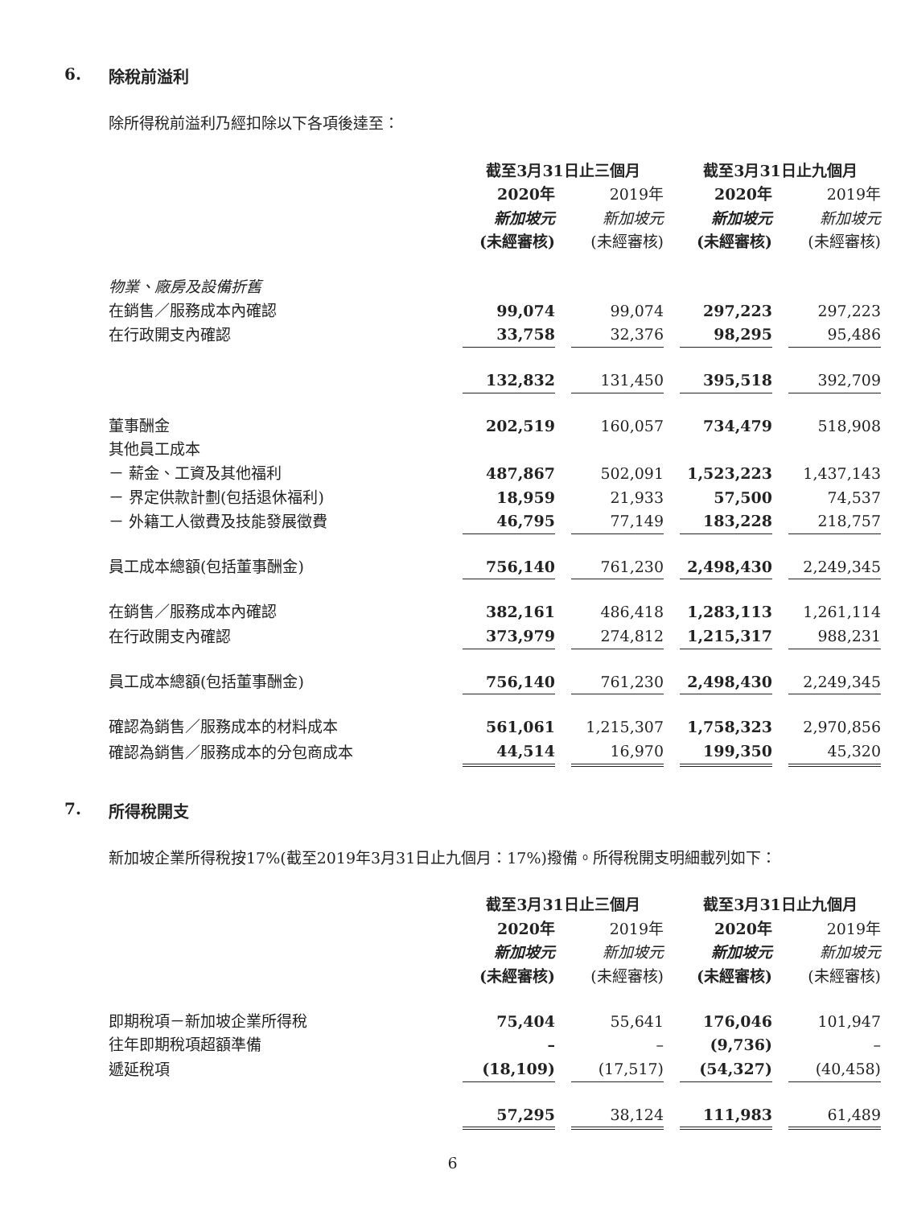6. 除稅前溢利
除所得稅前溢利乃經扣除以下各項後達至：
| | 截至3月31日止三個月 | | 截至3月31日止九個月 | |
| --- | --- | --- | --- | --- |
| | 2020年 | 2019年 | 2020年 | 2019年 |
| | 新加坡元 | 新加坡元 | 新加坡元 | 新加坡元 |
| | (未經審核) | (未經審核) | (未經審核) | (未經審核) |
| 物業、廠房及設備折舊 | | | | |
| 在銷售／服務成本內確認 | 99,074 | 99,074 | 297,223 | 297,223 |
| 在行政開支內確認 | 33,758 | 32,376 | 98,295 | 95,486 |
| | 132,832 | 131,450 | 395,518 | 392,709 |
| 董事酬金 | 202,519 | 160,057 | 734,479 | 518,908 |
| 其他員工成本 | | | | |
| － 薪金、工資及其他福利 | 487,867 | 502,091 | 1,523,223 | 1,437,143 |
| － 界定供款計劃(包括退休福利) | 18,959 | 21,933 | 57,500 | 74,537 |
| － 外籍工人徵費及技能發展徵費 | 46,795 | 77,149 | 183,228 | 218,757 |
| 員工成本總額(包括董事酬金) | 756,140 | 761,230 | 2,498,430 | 2,249,345 |
| 在銷售／服務成本內確認 | 382,161 | 486,418 | 1,283,113 | 1,261,114 |
| 在行政開支內確認 | 373,979 | 274,812 | 1,215,317 | 988,231 |
| 員工成本總額(包括董事酬金) | 756,140 | 761,230 | 2,498,430 | 2,249,345 |
| 確認為銷售／服務成本的材料成本 | 561,061 | 1,215,307 | 1,758,323 | 2,970,856 |
| 確認為銷售／服務成本的分包商成本 | 44,514 | 16,970 | 199,350 | 45,320 |
7. 所得稅開支
新加坡企業所得稅按17%(截至2019年3月31日止九個月：17%)撥備。所得稅開支明細載列如下：
| | 截至3月31日止三個月 | | 截至3月31日止九個月 | |
| --- | --- | --- | --- | --- |
| | 2020年 | 2019年 | 2020年 | 2019年 |
| | 新加坡元 | 新加坡元 | 新加坡元 | 新加坡元 |
| | (未經審核) | (未經審核) | (未經審核) | (未經審核) |
| 即期稅項－新加坡企業所得稅 | 75,404 | 55,641 | 176,046 | 101,947 |
| 往年即期稅項超額準備 | – | – | (9,736) | – |
| 遞延稅項 | (18,109) | (17,517) | (54,327) | (40,458) |
| | 57,295 | 38,124 | 111,983 | 61,489 |
6